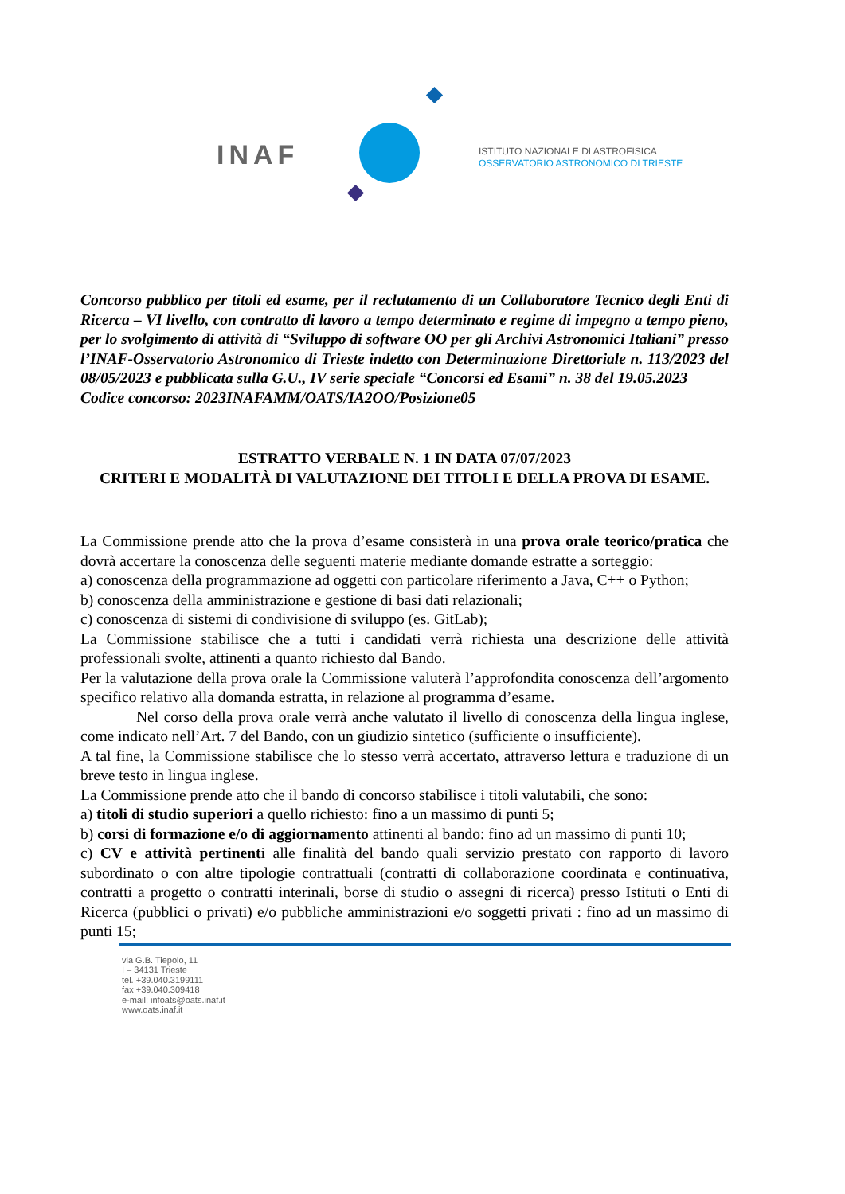INAF
ISTITUTO NAZIONALE DI ASTROFISICA
OSSERVATORIO ASTRONOMICO DI TRIESTE
Concorso pubblico per titoli ed esame, per il reclutamento di un Collaboratore Tecnico degli Enti di Ricerca – VI livello, con contratto di lavoro a tempo determinato e regime di impegno a tempo pieno, per lo svolgimento di attività di “Sviluppo di software OO per gli Archivi Astronomici Italiani” presso l’INAF-Osservatorio Astronomico di Trieste indetto con Determinazione Direttoriale n. 113/2023 del 08/05/2023 e pubblicata sulla G.U., IV serie speciale “Concorsi ed Esami” n. 38 del 19.05.2023
Codice concorso: 2023INAFAMM/OATS/IA2OO/Posizione05
ESTRATTO VERBALE N. 1 IN DATA 07/07/2023
CRITERI E MODALITÀ DI VALUTAZIONE DEI TITOLI E DELLA PROVA DI ESAME.
La Commissione prende atto che la prova d’esame consisterà in una prova orale teorico/pratica che dovrà accertare la conoscenza delle seguenti materie mediante domande estratte a sorteggio:
a) conoscenza della programmazione ad oggetti con particolare riferimento a Java, C++ o Python;
b) conoscenza della amministrazione e gestione di basi dati relazionali;
c) conoscenza di sistemi di condivisione di sviluppo (es. GitLab);
La Commissione stabilisce che a tutti i candidati verrà richiesta una descrizione delle attività professionali svolte, attinenti a quanto richiesto dal Bando.
Per la valutazione della prova orale la Commissione valuterà l’approfondita conoscenza dell’argomento specifico relativo alla domanda estratta, in relazione al programma d’esame.
Nel corso della prova orale verrà anche valutato il livello di conoscenza della lingua inglese, come indicato nell’Art. 7 del Bando, con un giudizio sintetico (sufficiente o insufficiente).
A tal fine, la Commissione stabilisce che lo stesso verrà accertato, attraverso lettura e traduzione di un breve testo in lingua inglese.
La Commissione prende atto che il bando di concorso stabilisce i titoli valutabili, che sono:
a) titoli di studio superiori a quello richiesto: fino a un massimo di punti 5;
b) corsi di formazione e/o di aggiornamento attinenti al bando: fino ad un massimo di punti 10;
c) CV e attività pertinenti alle finalità del bando quali servizio prestato con rapporto di lavoro subordinato o con altre tipologie contrattuali (contratti di collaborazione coordinata e continuativa, contratti a progetto o contratti interinali, borse di studio o assegni di ricerca) presso Istituti o Enti di Ricerca (pubblici o privati) e/o pubbliche amministrazioni e/o soggetti privati : fino ad un massimo di punti 15;
via G.B. Tiepolo, 11
I – 34131 Trieste
tel. +39.040.3199111
fax +39.040.309418
e-mail: infoats@oats.inaf.it
www.oats.inaf.it